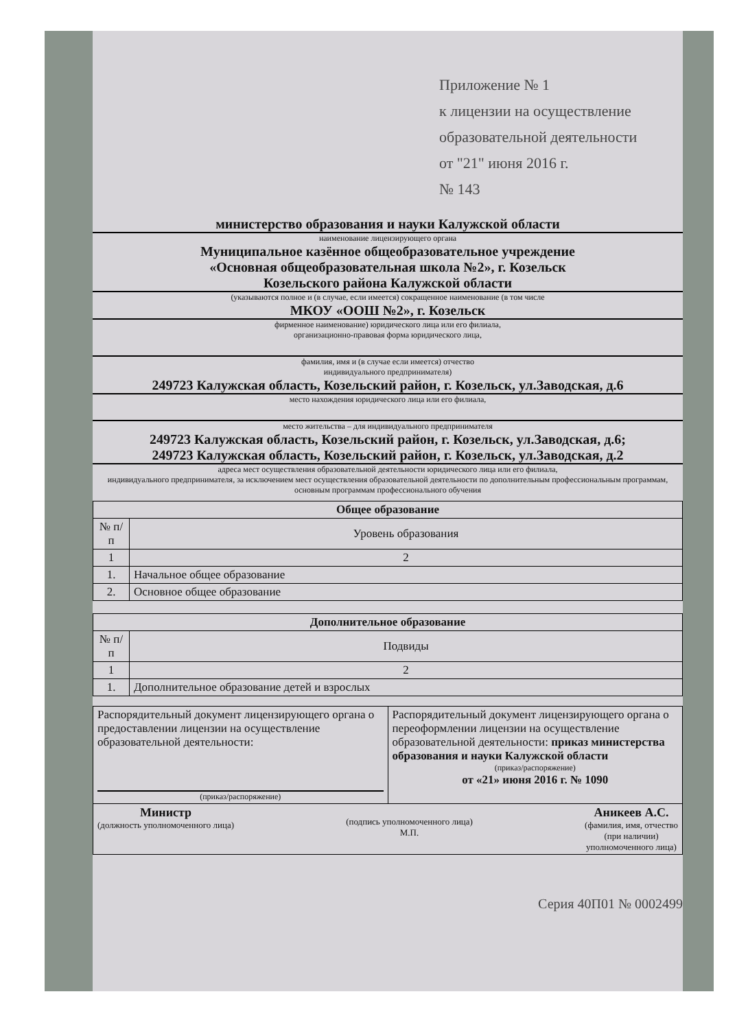Приложение № 1
к лицензии на осуществление
образовательной деятельности
от "21" июня 2016 г.
№ 143
министерство образования и науки Калужской области
наименование лицензирующего органа
Муниципальное казённое общеобразовательное учреждение
«Основная общеобразовательная школа №2», г. Козельск
Козельского района Калужской области
(указываются полное и (в случае, если имеется) сокращенное наименование (в том числе
МКОУ «ООШ №2», г. Козельск
фирменное наименование) юридического лица или его филиала,
организационно-правовая форма юридического лица,
фамилия, имя и (в случае если имеется) отчество
индивидуального предпринимателя)
249723 Калужская область, Козельский район, г. Козельск, ул.Заводская, д.6
место нахождения юридического лица или его филиала,
место жительства – для индивидуального предпринимателя
249723 Калужская область, Козельский район, г. Козельск, ул.Заводская, д.6;
249723 Калужская область, Козельский район, г. Козельск, ул.Заводская, д.2
адреса мест осуществления образовательной деятельности юридического лица или его филиала,
индивидуального предпринимателя, за исключением мест осуществления образовательной деятельности по дополнительным профессиональным программам, основным программам профессионального обучения
| Общее образование | |
| --- | --- |
| № п/п | Уровень образования |
| 1 | 2 |
| 1. | Начальное общее образование |
| 2. | Основное общее образование |
| Дополнительное образование | |
| --- | --- |
| № п/п | Подвиды |
| 1 | 2 |
| 1. | Дополнительное образование детей и взрослых |
| Распорядительный документ лицензирующего органа о предоставлении лицензии на осуществление образовательной деятельности: (приказ/распоряжение) | Распорядительный документ лицензирующего органа о переоформлении лицензии на осуществление образовательной деятельности: приказ министерства образования и науки Калужской области (приказ/распоряжение) от «21» июня 2016 г. № 1090 |
| Министр (должность уполномоченного лица) (подпись уполномоченного лица) М.П. Аникеев А.С. (фамилия, имя, отчество (при наличии) уполномоченного лица) | |
Серия 40П01 № 0002499